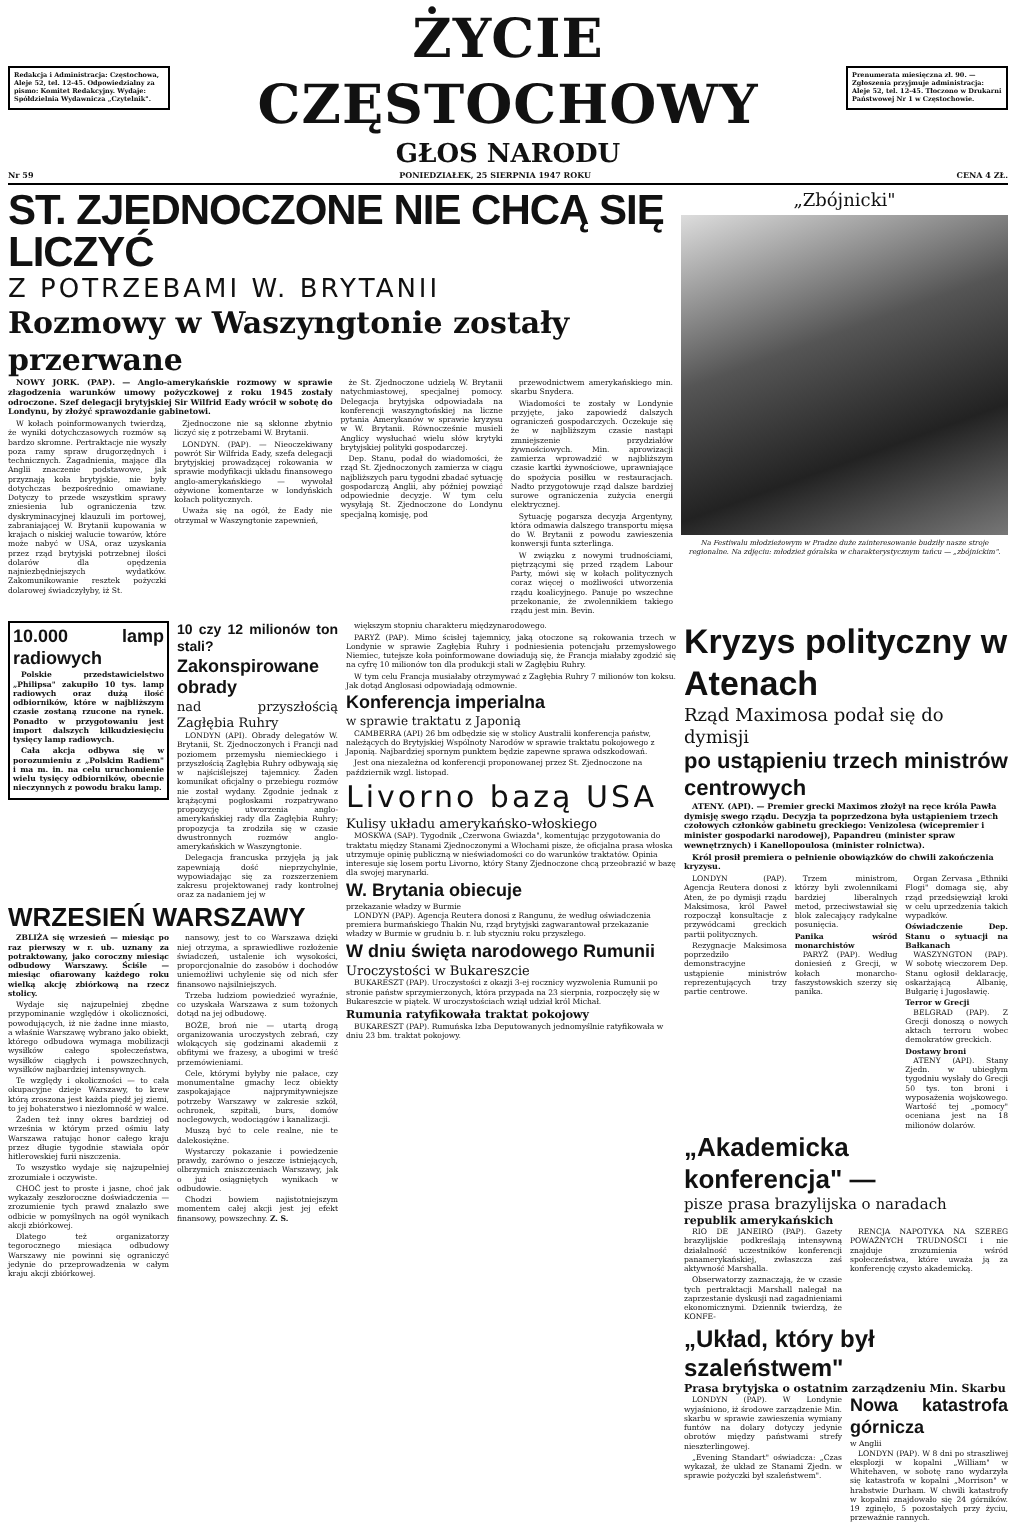Redakcja i Administracja: Częstochowa, Aleje 52, tel. 12-45. Odpowiedzialny za pismo: Komitet Redakcyjny. Wydaje: Spółdzielnia Wydawnicza „Czytelnik".
ŻYCIE CZĘSTOCHOWY
GŁOS NARODU
Prenumerata miesięczna zł. 90. — Zgłoszenia przyjmuje administracja: Aleje 52, tel. 12-45. Tłoczono w Drukarni Państwowej Nr 1 w Częstochowie.
Nr 59 PONIEDZIAŁEK, 25 SIERPNIA 1947 ROKU CENA 4 ZŁ.
ST. ZJEDNOCZONE NIE CHCĄ SIĘ LICZYĆ
Z POTRZEBAMI W. BRYTANII
Rozmowy w Waszyngtonie zostały przerwane
NOWY JORK. (PAP). — Anglo-amerykańskie rozmowy w sprawie złagodzenia warunków umowy pożyczkowej z roku 1945 zostały odroczone. Szef delegacji brytyjskiej Sir Wilfrid Eady wrócił w sobotę do Londynu, by złożyć sprawozdanie gabinetowi.
W kołach poinformowanych twierdzą, że wyniki dotychczasowych rozmów są bardzo skromne. Pertraktacje nie wyszły poza ramy spraw drugorzędnych i technicznych. Zagadnienia, mające dla Anglii znaczenie podstawowe, jak przyznają koła brytyjskie, nie były dotychczas bezpośrednio omawiane. Dotyczy to przede wszystkim sprawy zniesienia lub ograniczenia tzw. dyskryminacyjnej klauzuli im portowej, zabraniającej W. Brytanii kupowania w krajach o niskiej walucie towarów, które może nabyć w USA, oraz uzyskania przez rząd brytyjski potrzebnej ilości dolarów dla opędzenia najniezbędniejszych wydatków. Zakomunikowanie resztek pożyczki dolarowej świadczyłyby, iż St.
Zjednoczone nie są skłonne zbytnio liczyć się z potrzebami W. Brytanii.
LONDYN. (PAP). — Nieoczekiwany powrót Sir Wilfrida Eady, szefa delegacji brytyjskiej prowadzącej rokowania w sprawie modyfikacji układu finansowego anglo-amerykańskiego — wywołał ożywione komentarze w londyńskich kołach politycznych.
Uważa się na ogół, że Eady nie otrzymał w Waszyngtonie zapewnień,
że St. Zjednoczone udzielą W. Brytanii natychmiastowej, specjalnej pomocy. Delegacja brytyjska odpowiadała na konferencji waszyngtońskiej na liczne pytania Amerykanów w sprawie kryzysu w W. Brytanii. Równocześnie musieli Anglicy wysłuchać wielu słów krytyki brytyjskiej polityki gospodarczej.
Dep. Stanu, podał do wiadomości, że rząd St. Zjednoczonych zamierza w ciągu najbliższych paru tygodni zbadać sytuację gospodarczą Anglii, aby później powziąć odpowiednie decyzje. W tym celu wysyłają St. Zjednoczone do Londynu specjalną komisję, pod
przewodnictwem amerykańskiego min. skarbu Snydera.
Wiadomości te zostały w Londynie przyjęte, jako zapowiedź dalszych ograniczeń gospodarczych. Oczekuje się że w najbliższym czasie nastąpi zmniejszenie przydziałów żywnościowych. Min. aprowizacji zamierza wprowadzić w najbliższym czasie kartki żywnościowe, uprawniające do spożycia posiłku w restauracjach. Nadto przygotowuje rząd dalsze bardziej surowe ograniczenia zużycia energii elektrycznej.
Sytuację pogarsza decyzja Argentyny, która odmawia dalszego transportu mięsa do W. Brytanii z powodu zawieszenia konwersji funta szterlinga.
W związku z nowymi trudnościami, piętrzącymi się przed rządem Labour Party, mówi się w kołach politycznych coraz więcej o możliwości utworzenia rządu koalicyjnego. Panuje po wszechne przekonanie, że zwolennikiem takiego rządu jest min. Bevin.
„Zbójnicki"
Na Festiwalu młodzieżowym w Pradze duże zainteresowanie budziły nasze stroje regionalne. Na zdjęciu: młodzież góralska w charakterystycznym tańcu — „zbójnickim".
10.000 lamp radiowych
Polskie przedstawicielstwo „Philipsa" zakupiło 10 tys. lamp radiowych oraz dużą ilość odbiorników, które w najbliższym czasie zostaną rzucone na rynek. Ponadto w przygotowaniu jest import dalszych kilkudziesięciu tysięcy lamp radiowych.
Cała akcja odbywa się w porozumieniu z „Polskim Radiem" i ma m. in. na celu uruchomienie wielu tysięcy odbiorników, obecnie nieczynnych z powodu braku lamp.
10 czy 12 milionów ton stali?
Zakonspirowane obrady
nad przyszłością Zagłębia Ruhry
LONDYN (API). Obrady delegatów W. Brytanii, St. Zjednoczonych i Francji nad poziomem przemysłu niemieckiego i przyszłością Zagłębia Ruhry odbywają się w najściślejszej tajemnicy. Żaden komunikat oficjalny o przebiegu rozmów nie został wydany. Zgodnie jednak z krążącymi pogłoskami rozpatrywano propozycję utworzenia anglo-amerykańskiej rady dla Zagłębia Ruhry; propozycja ta zrodziła się w czasie dwustronnych rozmów anglo-amerykańskich w Waszyngtonie.
Delegacja francuska przyjęła ją jak zapewniają dość nieprzychylnie, wypowiadając się za rozszerzeniem zakresu projektowanej rady kontrolnej oraz za nadaniem jej w
WRZESIEŃ WARSZAWY
ZBLIŻA się wrzesień — miesiąc po raz pierwszy w r. ub. uznany za potraktowany, jako coroczny miesiąc odbudowy Warszawy. Ściśle — miesiąc ofiarowany każdego roku wielką akcję zbiórkową na rzecz stolicy.
Wydaje się najzupełniej zbędne przypominanie względów i okoliczności, powodujących, iż nie żadne inne miasto, a właśnie Warszawę wybrano jako obiekt, którego odbudowa wymaga mobilizacji wysiłków całego społeczeństwa, wysiłków ciągłych i powszechnych, wysiłków najbardziej intensywnych.
Te względy i okoliczności — to cała okupacyjne dzieje Warszawy, to krew którą zroszona jest każda piędź jej ziemi, to jej bohaterstwo i niezłomność w walce.
Żaden też inny okres bardziej od września w którym przed ośmiu laty Warszawa ratując honor całego kraju przez długie tygodnie stawiała opór hitlerowskiej furii niszczenia.
To wszystko wydaje się najzupełniej zrozumiałe i oczywiste.
CHOĆ jest to proste i jasne, choć jak wykazały zeszłoroczne doświadczenia — zrozumienie tych prawd znalazło swe odbicie w pomyślnych na ogół wynikach akcji zbiórkowej.
Dlatego też organizatorzy tegorocznego miesiąca odbudowy Warszawy nie powinni się ograniczyć jedynie do przeprowadzenia w całym kraju akcji zbiórkowej.
nansowy, jest to co Warszawa dzięki niej otrzyma, a sprawiedliwe rozłożenie świadczeń, ustalenie ich wysokości, proporcjonalnie do zasobów i dochodów uniemożliwi uchylenie się od nich sfer finansowo najsilniejszych.
Trzeba ludziom powiedzieć wyraźnie, co uzyskała Warszawa z sum tożonych dotąd na jej odbudowę.
BOŻE, broń nie — utartą drogą organizowania uroczystych zebrań, czy wlokących się godzinami akademii z obfitymi we frazesy, a ubogimi w treść przemówieniami.
Cele, którymi byłyby nie pałace, czy monumentalne gmachy lecz obiekty zaspokajające najprymitywniejsze potrzeby Warszawy w zakresie szkół, ochronek, szpitali, burs, domów noclegowych, wodociągów i kanalizacji.
Muszą być to cele realne, nie te dalekosiężne.
Wystarczy pokazanie i powiedzenie prawdy, zarówno o jeszcze istniejących, olbrzymich zniszczeniach Warszawy, jak o już osiągniętych wynikach w odbudowie.
Chodzi bowiem najistotniejszym momentem całej akcji jest jej efekt finansowy, powszechny. Z. S.
większym stopniu charakteru międzynarodowego.
PARYŻ (PAP). Mimo ścisłej tajemnicy, jaką otoczone są rokowania trzech w Londynie w sprawie Zagłębia Ruhry i podniesienia potencjału przemysłowego Niemiec, tutejsze koła poinformowane dowiadują się, że Francja miałaby zgodzić się na cyfrę 10 milionów ton dla produkcji stali w Zagłębiu Ruhry.
W tym celu Francja musiałaby otrzymywać z Zagłębia Ruhry 7 milionów ton koksu. Jak dotąd Anglosasi odpowiadają odmownie.
Konferencja imperialna
w sprawie traktatu z Japonią
CAMBERRA (API) 26 bm odbędzie się w stolicy Australii konferencja państw, należących do Brytyjskiej Wspólnoty Narodów w sprawie traktatu pokojowego z Japonią. Najbardziej spornym punktem będzie zapewne sprawa odszkodowań.
Jest ona niezależna od konferencji proponowanej przez St. Zjednoczone na październik wzgl. listopad.
Livorno bazą USA
Kulisy układu amerykańsko-włoskiego
MOSKWA (SAP). Tygodnik „Czerwona Gwiazda", komentując przygotowania do traktatu między Stanami Zjednoczonymi a Włochami pisze, że oficjalna prasa włoska utrzymuje opinię publiczną w nieświadomości co do warunków traktatów. Opinia interesuje się losem portu Livorno, który Stany Zjednoczone chcą przeobrazić w bazę dla swojej marynarki.
W. Brytania obiecuje
przekazanie władzy w Burmie
LONDYN (PAP). Agencja Reutera donosi z Rangunu, że według oświadczenia premiera burmańskiego Thakin Nu, rząd brytyjski zagwarantował przekazanie władzy w Burmie w grudniu b. r. lub styczniu roku przyszłego.
W dniu święta narodowego Rumunii
Uroczystości w Bukareszcie
BUKARESZT (PAP). Uroczystości z okazji 3-ej rocznicy wyzwolenia Rumunii po stronie państw sprzymierzonych, która przypada na 23 sierpnia, rozpoczęły się w Bukareszcie w piątek. W uroczystościach wziął udział król Michał.
Rumunia ratyfikowała traktat pokojowy
BUKARESZT (PAP). Rumuńska Izba Deputowanych jednomyślnie ratyfikowała w dniu 23 bm. traktat pokojowy.
Kryzys polityczny w Atenach
Rząd Maximosa podał się do dymisji
po ustąpieniu trzech ministrów centrowych
ATENY. (API). — Premier grecki Maximos złożył na ręce króla Pawła dymisję swego rządu. Decyzja ta poprzedzona była ustąpieniem trzech czołowych członków gabinetu greckiego: Venizolesa (wicepremier i minister gospodarki narodowej), Papandreu (minister spraw wewnętrznych) i Kanellopoulosa (minister rolnictwa).
Król prosił premiera o pełnienie obowiązków do chwili zakończenia kryzysu.
LONDYN (PAP). Agencja Reutera donosi z Aten, że po dymisji rządu Maksimosa, król Paweł rozpoczął konsultacje z przywódcami greckich partii politycznych.
Rezygnacje Maksimosa poprzedziło demonstracyjne ustąpienie ministrów reprezentujących trzy partie centrowe.
Trzem ministrom, którzy byli zwolennikami bardziej liberalnych metod, przeciwstawiał się blok zalecający radykalne posunięcia.
Panika wśród monarchistów
PARYŻ (PAP). Według doniesień z Grecji, w kołach monarcho-faszystowskich szerzy się panika.
Organ Zervasa „Ethniki Flogi" domaga się, aby rząd przedsięwziął kroki w celu uprzedzenia takich wypadków.
Oświadczenie Dep. Stanu o sytuacji na Bałkanach
WASZYNGTON (PAP). W sobotę wieczorem Dep. Stanu ogłosił deklarację, oskarżającą Albanię, Bułgarię i Jugosławię.
Terror w Grecji
BELGRAD (PAP). Z Grecji donoszą o nowych aktach terroru wobec demokratów greckich.
Dostawy broni
ATENY (API). Stany Zjedn. w ubiegłym tygodniu wysłały do Grecji 50 tys. ton broni i wyposażenia wojskowego. Wartość tej „pomocy" oceniana jest na 18 milionów dolarów.
„Akademicka konferencja" —
pisze prasa brazylijska o naradach
republik amerykańskich
RIO DE JANEIRO (PAP). Gazety brazylijskie podkreślają intensywną działalność uczestników konferencji panamerykańskiej, zwłaszcza zaś aktywność Marshalla.
Obserwatorzy zaznaczają, że w czasie tych pertraktacji Marshall nalegał na zaprzestanie dyskusji nad zagadnieniami ekonomicznymi. Dziennik twierdzą, że KONFE-
RENCJA NAPOTYKA NA SZEREG POWAŻNYCH TRUDNOŚCI i nie znajduje zrozumienia wśród społeczeństwa, które uważa ją za konferencję czysto akademicką.
„Układ, który był szaleństwem"
Prasa brytyjska o ostatnim zarządzeniu Min. Skarbu
LONDYN (PAP). W Londynie wyjaśniono, iż środowe zarządzenie Min. skarbu w sprawie zawieszenia wymiany funtów na dolary dotyczy jedynie obrotów między państwami strefy nieszterlingowej.
„Evening Standart" oświadcza: „Czas wykazał, że układ ze Stanami Zjedn. w sprawie pożyczki był szaleństwem".
Nowa katastrofa górnicza
w Anglii
LONDYN (PAP). W 8 dni po straszliwej eksplozji w kopalni „William" w Whitehaven, w sobotę rano wydarzyła się katastrofa w kopalni „Morrison" w hrabstwie Durham. W chwili katastrofy w kopalni znajdowało się 24 górników. 19 zginęło, 5 pozostałych przy życiu, przeważnie rannych.